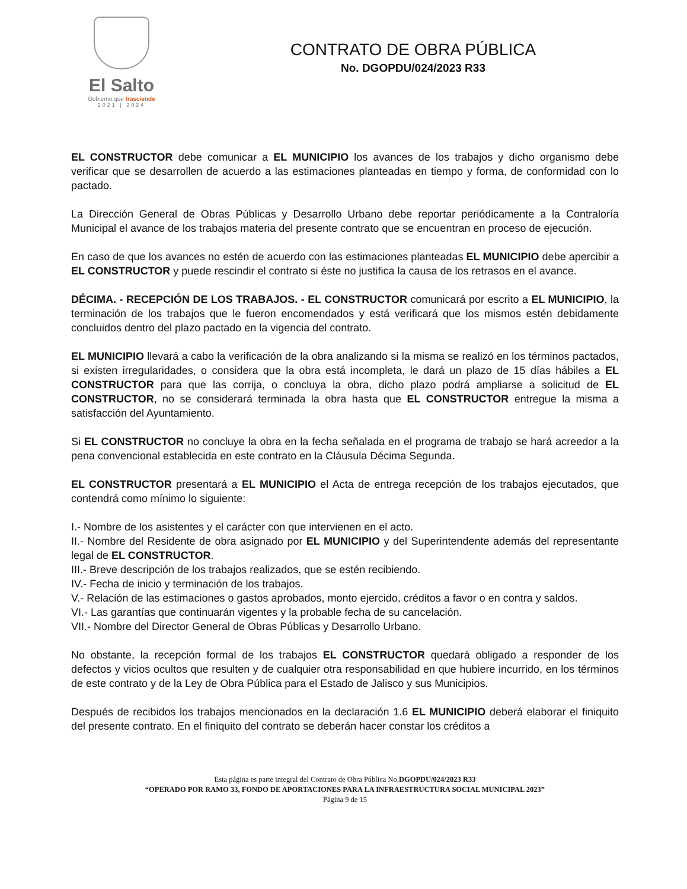El Salto
Gobierno que trasciende
2021 | 2024
CONTRATO DE OBRA PÚBLICA
No. DGOPDU/024/2023 R33
EL CONSTRUCTOR debe comunicar a EL MUNICIPIO los avances de los trabajos y dicho organismo debe verificar que se desarrollen de acuerdo a las estimaciones planteadas en tiempo y forma, de conformidad con lo pactado.
La Dirección General de Obras Públicas y Desarrollo Urbano debe reportar periódicamente a la Contraloría Municipal el avance de los trabajos materia del presente contrato que se encuentran en proceso de ejecución.
En caso de que los avances no estén de acuerdo con las estimaciones planteadas EL MUNICIPIO debe apercibir a EL CONSTRUCTOR y puede rescindir el contrato si éste no justifica la causa de los retrasos en el avance.
DÉCIMA. - RECEPCIÓN DE LOS TRABAJOS. - EL CONSTRUCTOR comunicará por escrito a EL MUNICIPIO, la terminación de los trabajos que le fueron encomendados y está verificará que los mismos estén debidamente concluidos dentro del plazo pactado en la vigencia del contrato.
EL MUNICIPIO llevará a cabo la verificación de la obra analizando si la misma se realizó en los términos pactados, si existen irregularidades, o considera que la obra está incompleta, le dará un plazo de 15 días hábiles a EL CONSTRUCTOR para que las corrija, o concluya la obra, dicho plazo podrá ampliarse a solicitud de EL CONSTRUCTOR, no se considerará terminada la obra hasta que EL CONSTRUCTOR entregue la misma a satisfacción del Ayuntamiento.
Si EL CONSTRUCTOR no concluye la obra en la fecha señalada en el programa de trabajo se hará acreedor a la pena convencional establecida en este contrato en la Cláusula Décima Segunda.
EL CONSTRUCTOR presentará a EL MUNICIPIO el Acta de entrega recepción de los trabajos ejecutados, que contendrá como mínimo lo siguiente:
I.- Nombre de los asistentes y el carácter con que intervienen en el acto.
II.- Nombre del Residente de obra asignado por EL MUNICIPIO y del Superintendente además del representante legal de EL CONSTRUCTOR.
III.- Breve descripción de los trabajos realizados, que se estén recibiendo.
IV.- Fecha de inicio y terminación de los trabajos.
V.- Relación de las estimaciones o gastos aprobados, monto ejercido, créditos a favor o en contra y saldos.
VI.- Las garantías que continuarán vigentes y la probable fecha de su cancelación.
VII.- Nombre del Director General de Obras Públicas y Desarrollo Urbano.
No obstante, la recepción formal de los trabajos EL CONSTRUCTOR quedará obligado a responder de los defectos y vicios ocultos que resulten y de cualquier otra responsabilidad en que hubiere incurrido, en los términos de este contrato y de la Ley de Obra Pública para el Estado de Jalisco y sus Municipios.
Después de recibidos los trabajos mencionados en la declaración 1.6 EL MUNICIPIO deberá elaborar el finiquito del presente contrato. En el finiquito del contrato se deberán hacer constar los créditos a
Esta página es parte integral del Contrato de Obra Pública No.DGOPDU/024/2023 R33
“OPERADO POR RAMO 33, FONDO DE APORTACIONES PARA LA INFRAESTRUCTURA SOCIAL MUNICIPAL 2023”
Página 9 de 15